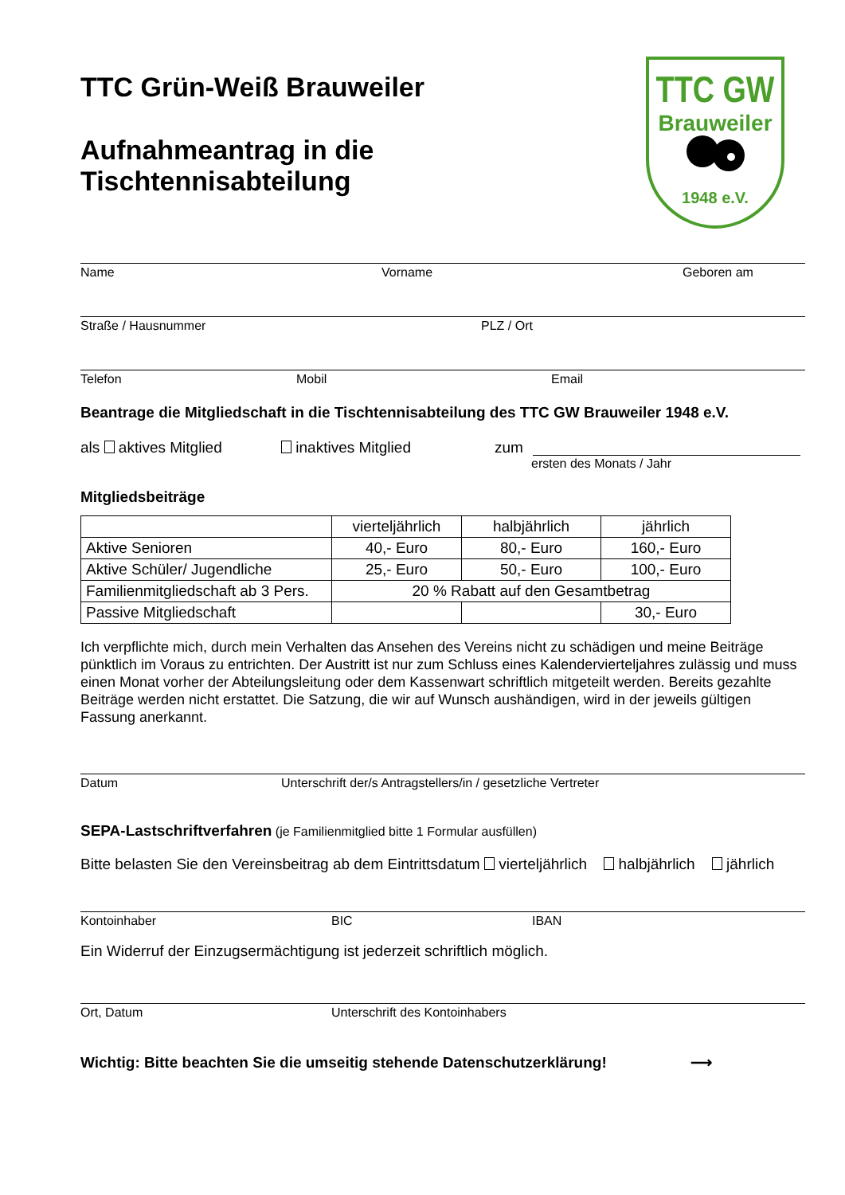TTC Grün-Weiß Brauweiler
Aufnahmeantrag in die
Tischtennisabteilung
TTC GW
Brauweiler
1948 e.V.
Name Vorname Geboren am
Straße / Hausnummer PLZ / Ort
Telefon Mobil Email
Beantrage die Mitgliedschaft in die Tischtennisabteilung des TTC GW Brauweiler 1948 e.V.
als aktives Mitglied inaktives Mitglied zum
ersten des Monats / Jahr
Mitgliedsbeiträge
| | vierteljährlich | halbjährlich | jährlich |
| Aktive Senioren | 40,- Euro | 80,- Euro | 160,- Euro |
| Aktive Schüler/ Jugendliche | 25,- Euro | 50,- Euro | 100,- Euro |
| Familienmitgliedschaft ab 3 Pers. | 20 % Rabatt auf den Gesamtbetrag | | |
| Passive Mitgliedschaft | | | 30,- Euro |
Ich verpflichte mich, durch mein Verhalten das Ansehen des Vereins nicht zu schädigen und meine Beiträge pünktlich im Voraus zu entrichten. Der Austritt ist nur zum Schluss eines Kalendervierteljahres zulässig und muss einen Monat vorher der Abteilungsleitung oder dem Kassenwart schriftlich mitgeteilt werden. Bereits gezahlte Beiträge werden nicht erstattet. Die Satzung, die wir auf Wunsch aushändigen, wird in der jeweils gültigen Fassung anerkannt.
Datum Unterschrift der/s Antragstellers/in / gesetzliche Vertreter
SEPA-Lastschriftverfahren (je Familienmitglied bitte 1 Formular ausfüllen)
Bitte belasten Sie den Vereinsbeitrag ab dem Eintrittsdatum vierteljährlich halbjährlich jährlich
Kontoinhaber BIC IBAN
Ein Widerruf der Einzugsermächtigung ist jederzeit schriftlich möglich.
Ort, Datum Unterschrift des Kontoinhabers
Wichtig: Bitte beachten Sie die umseitig stehende Datenschutzerklärung! ⟶